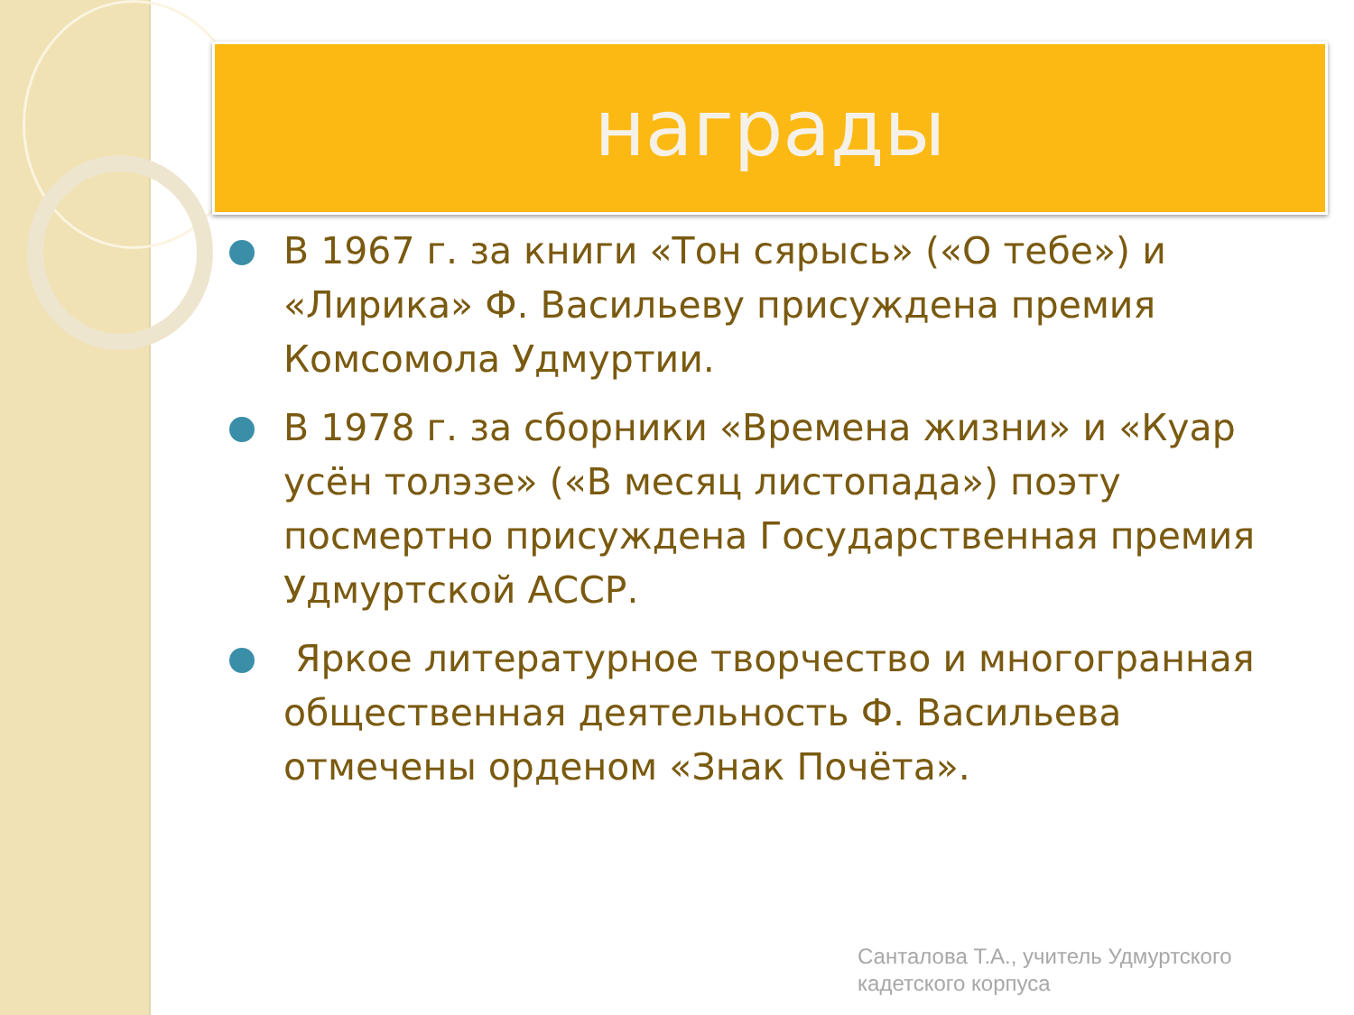награды
В 1967 г. за книги «Тон сярысь» («О тебе») и «Лирика» Ф. Васильеву присуждена премия Комсомола Удмуртии.
В 1978 г. за сборники «Времена жизни» и «Куар усён толэзе» («В месяц листопада») поэту посмертно присуждена Государственная премия Удмуртской АССР.
Яркое литературное творчество и многогранная общественная деятельность Ф. Васильева отмечены орденом «Знак Почёта».
Санталова Т.А., учитель Удмуртского
кадетского корпуса